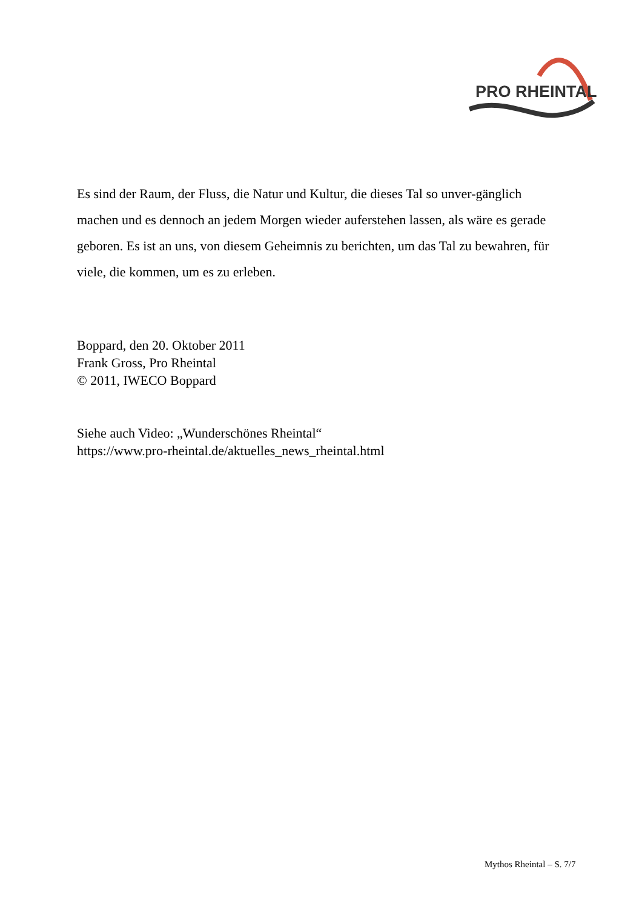PRO RHEINTAL
Es sind der Raum, der Fluss, die Natur und Kultur, die dieses Tal so unver-gänglich machen und es dennoch an jedem Morgen wieder auferstehen lassen, als wäre es gerade geboren. Es ist an uns, von diesem Geheimnis zu berichten, um das Tal zu bewahren, für viele, die kommen, um es zu erleben.
Boppard, den 20. Oktober 2011
Frank Gross, Pro Rheintal
© 2011, IWECO Boppard
Siehe auch Video: „Wunderschönes Rheintal“
https://www.pro-rheintal.de/aktuelles_news_rheintal.html
Mythos Rheintal – S. 7/7